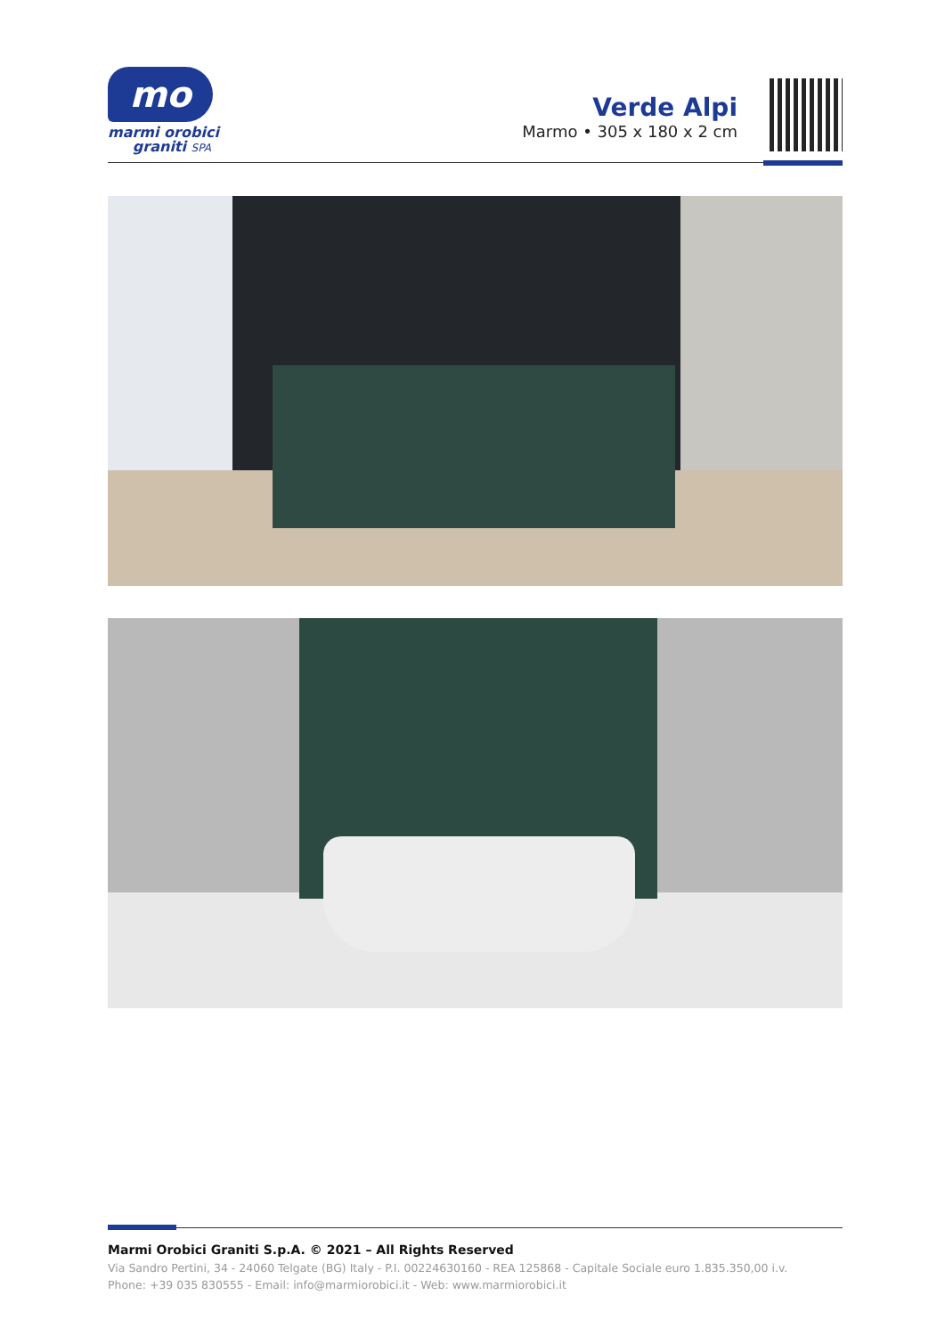mo
marmi orobici
graniti SPA
Verde Alpi
Marmo • 305 x 180 x 2 cm
Marmi Orobici Graniti S.p.A. © 2021 – All Rights Reserved
Via Sandro Pertini, 34 - 24060 Telgate (BG) Italy - P.I. 00224630160 - REA 125868 - Capitale Sociale euro 1.835.350,00 i.v.
Phone: +39 035 830555 - Email: info@marmiorobici.it - Web: www.marmiorobici.it